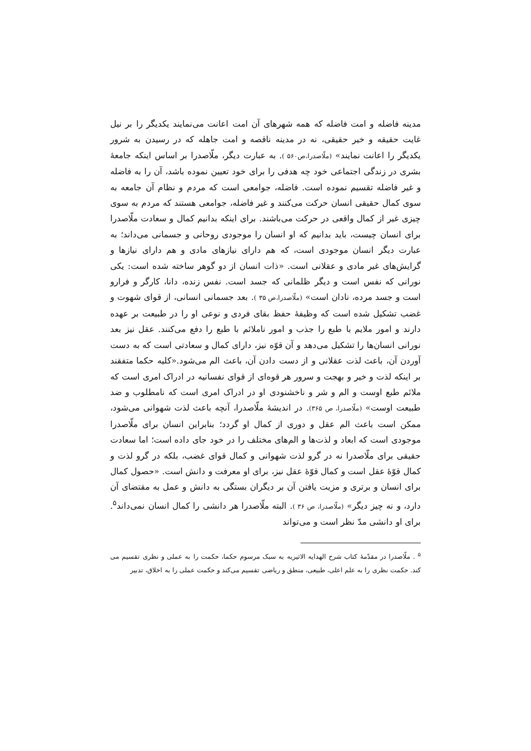مدینه فاضله و امت فاضله که همه شهرهای آن امت اعانت می‌نمایند یکدیگر را بر نیل غایت حقیقه و خیر حقیقی، نه در مدینه ناقصه و امت جاهله که در رسیدن به شرور یکدیگر را اعانت نمایند» (ملّاصدرا،ص۵۶۰ ). به عبارت دیگر، ملّاصدرا بر اساس اینکه جامعهٔ بشری در زندگی اجتماعی خود چه هدفی را برای خود تعیین نموده باشد، آن را به فاضله و غیر فاضله تقسیم نموده است. فاضله، جوامعی است که مردم و نظام آن جامعه به سوی کمال حقیقی انسان حرکت می‌کنند و غیر فاضله، جوامعی هستند که مردم به سوی چیزی غیر از کمال واقعی در حرکت می‌باشند. برای اینکه بدانیم کمال و سعادت ملّاصدرا برای انسان چیست، باید بدانیم که او انسان را موجودی روحانی و جسمانی می‌داند؛ به عبارت دیگر انسان موجودی است، که هم دارای نیازهای مادی و هم دارای نیازها و گرایش‌های غیر مادی و عقلانی است. «ذات انسان از دو گوهر ساخته شده است: یکی نورانی که نفس است و دیگر ظلمانی که جسد است. نفس زنده، دانا، کارگر و فرارو است و جسد مرده، نادان است» (ملّاصدرا،ص ۳۵ ). بعد جسمانی انسانی، از قوای شهوت و غضب تشکیل شده است که وظیفهٔ حفظ بقای فردی و نوعی او را در طبیعت بر عهده دارند و امور ملایم با طبع را جذب و امور ناملائم با طبع را دفع می‌کنند. عقل نیز بعد نورانی انسان‌ها را تشکیل می‌دهد و آن قوّه نیز، دارای کمال و سعادتی است که به دست آوردن آن، باعث لذت عقلانی و از دست دادن آن، باعث الم می‌شود.«کلیه حکما متفقند بر اینکه لذت و خیر و بهجت و سرور هر قوه‌ای از قوای نفسانیه در ادراک امری است که ملائم طبع اوست و الم و شر و ناخشنودی او در ادراک امری است که نامطلوب و ضد طبیعت اوست» (ملّاصدرا، ص ۳۶۵). در اندیشهٔ ملّاصدرا، آنچه باعث لذت شهوانی می‌شود، ممکن است باعث الم عقل و دوری از کمال او گردد؛ بنابراین انسان برای ملّاصدرا موجودی است که ابعاد و لذت‌ها و الم‌های مختلف را در خود جای داده است؛ اما سعادت حقیقی برای ملّاصدرا نه در گرو لذت شهوانی و کمال قوای غضب، بلکه در گرو لذت و کمال قوّهٔ عقل است و کمال قوّهٔ عقل نیز، برای او معرفت و دانش است. «حصول کمال برای انسان و برتری و مزیت یافتن آن بر دیگران بستگی به دانش و عمل به مقتضای آن دارد، و نه چیز دیگر» (ملّاصدرا، ص ۳۶ ). البته ملّاصدرا هر دانشی را کمال انسان نمی‌داند<sup>۵</sup>. برای او دانشی مدّ نظر است و می‌تواند
<sup>۵</sup> . ملّاصدرا در مقدّمهٔ کتاب شرح الهدایه الاثیریه به سبک مرسوم حکما، حکمت را به عملی و نظری تقسیم می کند. حکمت نظری را به علم اعلی، طبیعی، منطق و ریاضی تقسیم می‌کند و حکمت عملی را به اخلاق، تدبیر